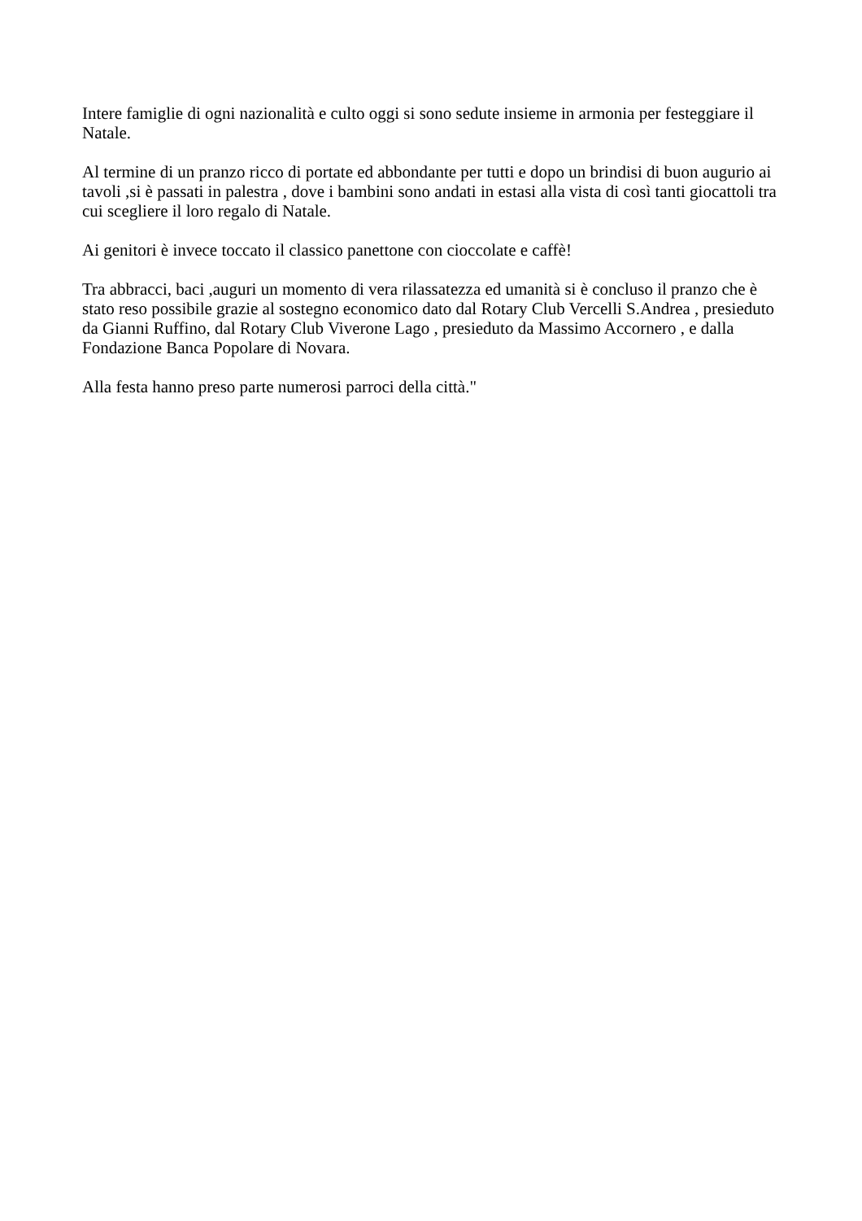Intere famiglie di ogni nazionalità e culto oggi si sono sedute insieme in armonia per festeggiare il Natale.
Al termine di un pranzo ricco di portate ed abbondante per tutti e dopo un brindisi di buon augurio ai tavoli ,si è passati in palestra , dove i bambini sono andati in estasi alla vista di così tanti giocattoli tra cui scegliere il loro regalo di Natale.
Ai genitori è invece toccato il classico panettone con cioccolate e caffè!
Tra abbracci, baci ,auguri un momento di vera rilassatezza ed umanità si è concluso il pranzo che è stato reso possibile grazie al sostegno economico dato dal Rotary Club Vercelli S.Andrea , presieduto da Gianni Ruffino, dal Rotary Club Viverone Lago , presieduto da Massimo Accornero , e dalla Fondazione Banca Popolare di Novara.
Alla festa hanno preso parte numerosi parroci della città."